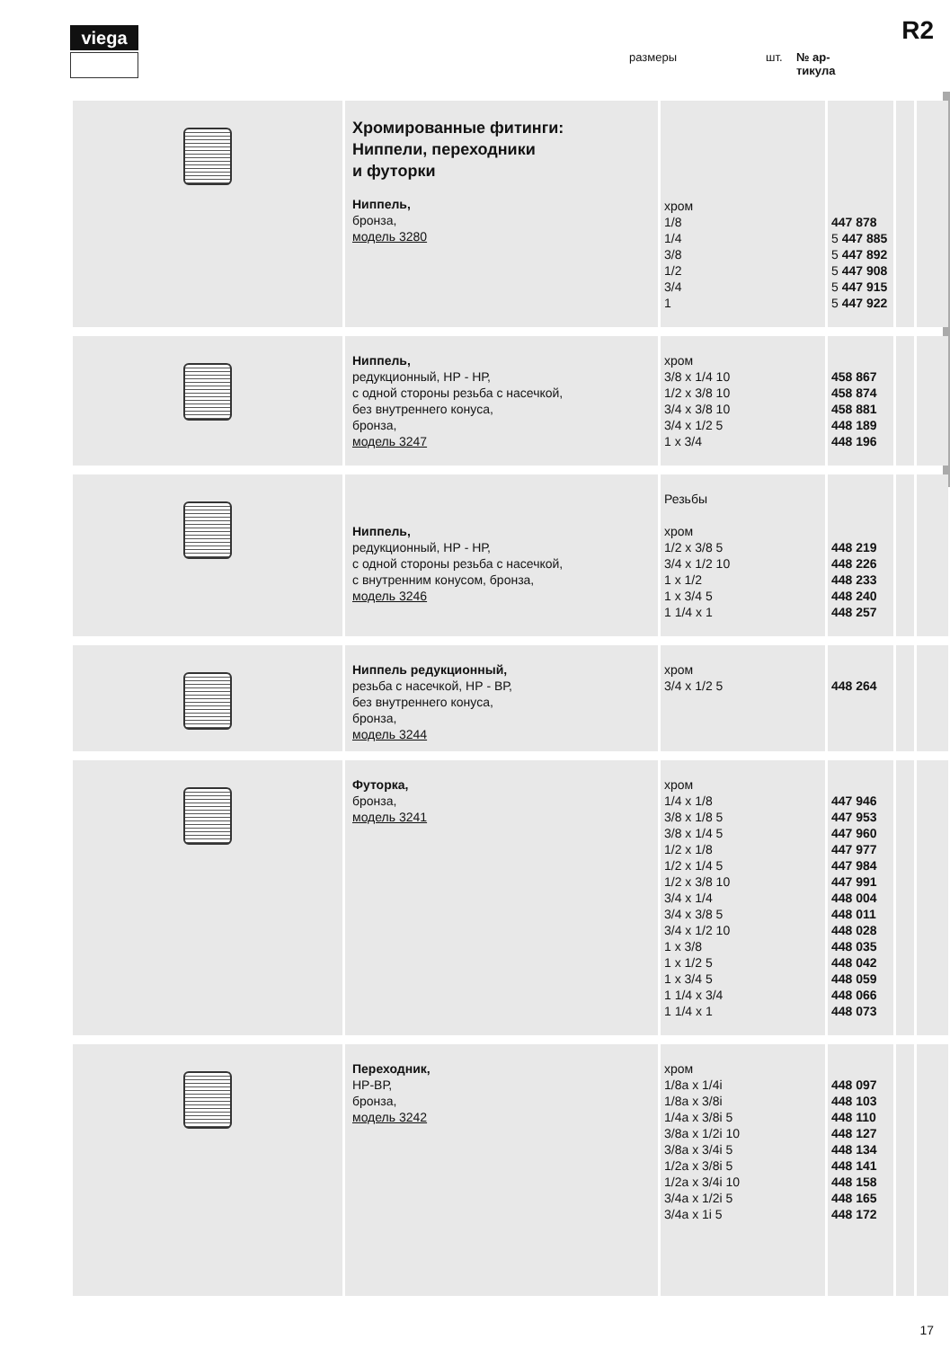viega R2
размеры шт. № ар-
тикула
| | Хромированные фитинги: Ниппели, переходники и футорки Ниппель, бронза, модель 3280 | хром 1/8 1/4 3/8 1/2 3/4 1 | 447 878 5 447 885 5 447 892 5 447 908 5 447 915 5 447 922 | | |
| | Ниппель, редукционный, НР - НР, с одной стороны резьба с насечкой, без внутреннего конуса, бронза, модель 3247 | хром 3/8 x 1/4 10 1/2 x 3/8 10 3/4 x 3/8 10 3/4 x 1/2 5 1 x 3/4 | 458 867 458 874 458 881 448 189 448 196 | | |
| | Ниппель, редукционный, НР - НР, с одной стороны резьба с насечкой, с внутренним конусом, бронза, модель 3246 | Резьбы хром 1/2 x 3/8 5 3/4 x 1/2 10 1 x 1/2 1 x 3/4 5 1 1/4 x 1 | 448 219 448 226 448 233 448 240 448 257 | | |
| | Ниппель редукционный, резьба с насечкой, НР - ВР, без внутреннего конуса, бронза, модель 3244 | хром 3/4 x 1/2 5 | 448 264 | | |
| | Футорка, бронза, модель 3241 | хром 1/4 x 1/8 3/8 x 1/8 5 3/8 x 1/4 5 1/2 x 1/8 1/2 x 1/4 5 1/2 x 3/8 10 3/4 x 1/4 3/4 x 3/8 5 3/4 x 1/2 10 1 x 3/8 1 x 1/2 5 1 x 3/4 5 1 1/4 x 3/4 1 1/4 x 1 | 447 946 447 953 447 960 447 977 447 984 447 991 448 004 448 011 448 028 448 035 448 042 448 059 448 066 448 073 | | |
| | Переходник, НР-ВР, бронза, модель 3242 | хром 1/8a x 1/4i 1/8a x 3/8i 1/4a x 3/8i 5 3/8a x 1/2i 10 3/8a x 3/4i 5 1/2a x 3/8i 5 1/2a x 3/4i 10 3/4a x 1/2i 5 3/4a x 1i 5 | 448 097 448 103 448 110 448 127 448 134 448 141 448 158 448 165 448 172 | | |
17